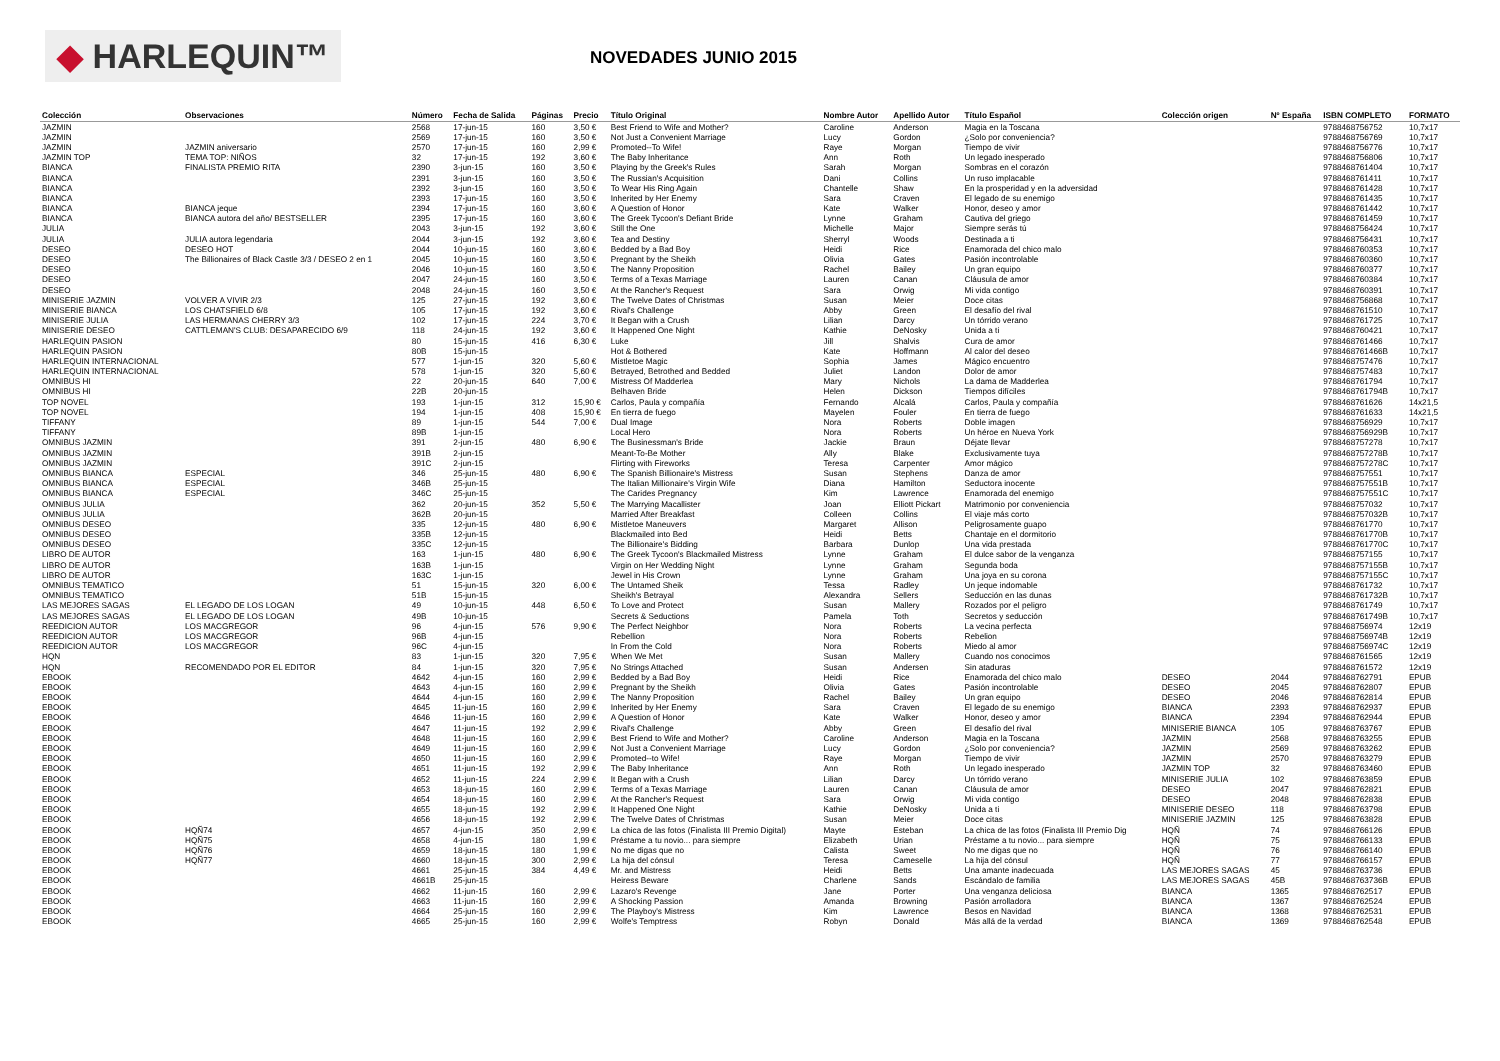◆ HARLEQUIN™ NOVEDADES JUNIO 2015
| Colección | Observaciones | Número | Fecha de Salida | Páginas | Precio | Título Original | Nombre Autor | Apellido Autor | Título Español | Colección origen | Nº España | ISBN COMPLETO | FORMATO |
| --- | --- | --- | --- | --- | --- | --- | --- | --- | --- | --- | --- | --- | --- |
| JAZMIN | | 2568 | 17-jun-15 | 160 | 3,50 € | Best Friend to Wife and Mother? | Caroline | Anderson | Magia en la Toscana | | | 9788468756752 | 10,7x17 |
| JAZMIN | | 2569 | 17-jun-15 | 160 | 3,50 € | Not Just a Convenient Marriage | Lucy | Gordon | ¿Solo por conveniencia? | | | 9788468756769 | 10,7x17 |
| JAZMIN | JAZMIN aniversario | 2570 | 17-jun-15 | 160 | 2,99 € | Promoted--To Wife! | Raye | Morgan | Tiempo de vivir | | | 9788468756776 | 10,7x17 |
| JAZMIN TOP | TEMA TOP: NIÑOS | 32 | 17-jun-15 | 192 | 3,60 € | The Baby Inheritance | Ann | Roth | Un legado inesperado | | | 9788468756806 | 10,7x17 |
| BIANCA | FINALISTA PREMIO RITA | 2390 | 3-jun-15 | 160 | 3,50 € | Playing by the Greek's Rules | Sarah | Morgan | Sombras en el corazón | | | 9788468761404 | 10,7x17 |
| BIANCA | | 2391 | 3-jun-15 | 160 | 3,50 € | The Russian's Acquisition | Dani | Collins | Un ruso implacable | | | 9788468761411 | 10,7x17 |
| BIANCA | | 2392 | 3-jun-15 | 160 | 3,50 € | To Wear His Ring Again | Chantelle | Shaw | En la prosperidad y en la adversidad | | | 9788468761428 | 10,7x17 |
| BIANCA | | 2393 | 17-jun-15 | 160 | 3,50 € | Inherited by Her Enemy | Sara | Craven | El legado de su enemigo | | | 9788468761435 | 10,7x17 |
| BIANCA | BIANCA jeque | 2394 | 17-jun-15 | 160 | 3,60 € | A Question of Honor | Kate | Walker | Honor, deseo y amor | | | 9788468761442 | 10,7x17 |
| BIANCA | BIANCA autora del año/ BESTSELLER | 2395 | 17-jun-15 | 160 | 3,60 € | The Greek Tycoon's Defiant Bride | Lynne | Graham | Cautiva del griego | | | 9788468761459 | 10,7x17 |
| JULIA | | 2043 | 3-jun-15 | 192 | 3,60 € | Still the One | Michelle | Major | Siempre serás tú | | | 9788468756424 | 10,7x17 |
| JULIA | JULIA autora legendaria | 2044 | 3-jun-15 | 192 | 3,60 € | Tea and Destiny | Sherryl | Woods | Destinada a ti | | | 9788468756431 | 10,7x17 |
| DESEO | DESEO HOT | 2044 | 10-jun-15 | 160 | 3,60 € | Bedded by a Bad Boy | Heidi | Rice | Enamorada del chico malo | | | 9788468760353 | 10,7x17 |
| DESEO | The Billionaires of Black Castle 3/3 / DESEO 2 en 1 | 2045 | 10-jun-15 | 160 | 3,50 € | Pregnant by the Sheikh | Olivia | Gates | Pasión incontrolable | | | 9788468760360 | 10,7x17 |
| DESEO | | 2046 | 10-jun-15 | 160 | 3,50 € | The Nanny Proposition | Rachel | Bailey | Un gran equipo | | | 9788468760377 | 10,7x17 |
| DESEO | | 2047 | 24-jun-15 | 160 | 3,50 € | Terms of a Texas Marriage | Lauren | Canan | Cláusula de amor | | | 9788468760384 | 10,7x17 |
| DESEO | | 2048 | 24-jun-15 | 160 | 3,50 € | At the Rancher's Request | Sara | Orwig | Mi vida contigo | | | 9788468760391 | 10,7x17 |
| MINISERIE JAZMIN | VOLVER A VIVIR 2/3 | 125 | 27-jun-15 | 192 | 3,60 € | The Twelve Dates of Christmas | Susan | Meier | Doce citas | | | 9788468756868 | 10,7x17 |
| MINISERIE BIANCA | LOS CHATSFIELD 6/8 | 105 | 17-jun-15 | 192 | 3,60 € | Rival's Challenge | Abby | Green | El desafío del rival | | | 9788468761510 | 10,7x17 |
| MINISERIE JULIA | LAS HERMANAS CHERRY 3/3 | 102 | 17-jun-15 | 224 | 3,70 € | It Began with a Crush | Lilian | Darcy | Un tórrido verano | | | 9788468761725 | 10,7x17 |
| MINISERIE DESEO | CATTLEMAN'S CLUB: DESAPARECIDO 6/9 | 118 | 24-jun-15 | 192 | 3,60 € | It Happened One Night | Kathie | DeNosky | Unida a ti | | | 9788468760421 | 10,7x17 |
| HARLEQUIN PASION | | 80 | 15-jun-15 | 416 | 6,30 € | Luke | Jill | Shalvis | Cura de amor | | | 9788468761466 | 10,7x17 |
| HARLEQUIN PASION | | 80B | 15-jun-15 | | | Hot & Bothered | Kate | Hoffmann | Al calor del deseo | | | 9788468761466B | 10,7x17 |
| HARLEQUIN INTERNACIONAL | | 577 | 1-jun-15 | 320 | 5,60 € | Mistletoe Magic | Sophia | James | Mágico encuentro | | | 9788468757476 | 10,7x17 |
| HARLEQUIN INTERNACIONAL | | 578 | 1-jun-15 | 320 | 5,60 € | Betrayed, Betrothed and Bedded | Juliet | Landon | Dolor de amor | | | 9788468757483 | 10,7x17 |
| OMNIBUS HI | | 22 | 20-jun-15 | 640 | 7,00 € | Mistress Of Madderlea | Mary | Nichols | La dama de Madderlea | | | 9788468761794 | 10,7x17 |
| OMNIBUS HI | | 22B | 20-jun-15 | | | Belhaven Bride | Helen | Dickson | Tiempos difíciles | | | 9788468761794B | 10,7x17 |
| TOP NOVEL | | 193 | 1-jun-15 | 312 | 15,90 € | Carlos, Paula y compañía | Fernando | Alcalá | Carlos, Paula y compañía | | | 9788468761626 | 14x21,5 |
| TOP NOVEL | | 194 | 1-jun-15 | 408 | 15,90 € | En tierra de fuego | Mayelen | Fouler | En tierra de fuego | | | 9788468761633 | 14x21,5 |
| TIFFANY | | 89 | 1-jun-15 | 544 | 7,00 € | Dual Image | Nora | Roberts | Doble imagen | | | 9788468756929 | 10,7x17 |
| TIFFANY | | 89B | 1-jun-15 | | | Local Hero | Nora | Roberts | Un héroe en Nueva York | | | 9788468756929B | 10,7x17 |
| OMNIBUS JAZMIN | | 391 | 2-jun-15 | 480 | 6,90 € | The Businessman's Bride | Jackie | Braun | Déjate llevar | | | 9788468757278 | 10,7x17 |
| OMNIBUS JAZMIN | | 391B | 2-jun-15 | | | Meant-To-Be Mother | Ally | Blake | Exclusivamente tuya | | | 9788468757278B | 10,7x17 |
| OMNIBUS JAZMIN | | 391C | 2-jun-15 | | | Flirting with Fireworks | Teresa | Carpenter | Amor mágico | | | 9788468757278C | 10,7x17 |
| OMNIBUS BIANCA | ESPECIAL | 346 | 25-jun-15 | 480 | 6,90 € | The Spanish Billionaire's Mistress | Susan | Stephens | Danza de amor | | | 9788468757551 | 10,7x17 |
| OMNIBUS BIANCA | ESPECIAL | 346B | 25-jun-15 | | | The Italian Millionaire's Virgin Wife | Diana | Hamilton | Seductora inocente | | | 9788468757551B | 10,7x17 |
| OMNIBUS BIANCA | ESPECIAL | 346C | 25-jun-15 | | | The Carides Pregnancy | Kim | Lawrence | Enamorada del enemigo | | | 9788468757551C | 10,7x17 |
| OMNIBUS JULIA | | 362 | 20-jun-15 | 352 | 5,50 € | The Marrying Macallister | Joan | Elliott Pickart | Matrimonio por conveniencia | | | 9788468757032 | 10,7x17 |
| OMNIBUS JULIA | | 362B | 20-jun-15 | | | Married After Breakfast | Colleen | Collins | El viaje más corto | | | 9788468757032B | 10,7x17 |
| OMNIBUS DESEO | | 335 | 12-jun-15 | 480 | 6,90 € | Mistletoe Maneuvers | Margaret | Allison | Peligrosamente guapo | | | 9788468761770 | 10,7x17 |
| OMNIBUS DESEO | | 335B | 12-jun-15 | | | Blackmailed into Bed | Heidi | Betts | Chantaje en el dormitorio | | | 9788468761770B | 10,7x17 |
| OMNIBUS DESEO | | 335C | 12-jun-15 | | | The Billionaire's Bidding | Barbara | Dunlop | Una vida prestada | | | 9788468761770C | 10,7x17 |
| LIBRO DE AUTOR | | 163 | 1-jun-15 | 480 | 6,90 € | The Greek Tycoon's Blackmailed Mistress | Lynne | Graham | El dulce sabor de la venganza | | | 9788468757155 | 10,7x17 |
| LIBRO DE AUTOR | | 163B | 1-jun-15 | | | Virgin on Her Wedding Night | Lynne | Graham | Segunda boda | | | 9788468757155B | 10,7x17 |
| LIBRO DE AUTOR | | 163C | 1-jun-15 | | | Jewel in His Crown | Lynne | Graham | Una joya en su corona | | | 9788468757155C | 10,7x17 |
| OMNIBUS TEMATICO | | 51 | 15-jun-15 | 320 | 6,00 € | The Untamed Sheik | Tessa | Radley | Un jeque indomable | | | 9788468761732 | 10,7x17 |
| OMNIBUS TEMATICO | | 51B | 15-jun-15 | | | Sheikh's Betrayal | Alexandra | Sellers | Seducción en las dunas | | | 9788468761732B | 10,7x17 |
| LAS MEJORES SAGAS | EL LEGADO DE LOS LOGAN | 49 | 10-jun-15 | 448 | 6,50 € | To Love and Protect | Susan | Mallery | Rozados por el peligro | | | 9788468761749 | 10,7x17 |
| LAS MEJORES SAGAS | EL LEGADO DE LOS LOGAN | 49B | 10-jun-15 | | | Secrets & Seductions | Pamela | Toth | Secretos y seducción | | | 9788468761749B | 10,7x17 |
| REEDICION AUTOR | LOS MACGREGOR | 96 | 4-jun-15 | 576 | 9,90 € | The Perfect Neighbor | Nora | Roberts | La vecina perfecta | | | 9788468756974 | 12x19 |
| REEDICION AUTOR | LOS MACGREGOR | 96B | 4-jun-15 | | | Rebellion | Nora | Roberts | Rebelion | | | 9788468756974B | 12x19 |
| REEDICION AUTOR | LOS MACGREGOR | 96C | 4-jun-15 | | | In From the Cold | Nora | Roberts | Miedo al amor | | | 9788468756974C | 12x19 |
| HQN | | 83 | 1-jun-15 | 320 | 7,95 € | When We Met | Susan | Mallery | Cuando nos conocimos | | | 9788468761565 | 12x19 |
| HQN | RECOMENDADO POR EL EDITOR | 84 | 1-jun-15 | 320 | 7,95 € | No Strings Attached | Susan | Andersen | Sin ataduras | | | 9788468761572 | 12x19 |
| EBOOK | | 4642 | 4-jun-15 | 160 | 2,99 € | Bedded by a Bad Boy | Heidi | Rice | Enamorada del chico malo | DESEO | 2044 | 9788468762791 | EPUB |
| EBOOK | | 4643 | 4-jun-15 | 160 | 2,99 € | Pregnant by the Sheikh | Olivia | Gates | Pasión incontrolable | DESEO | 2045 | 9788468762807 | EPUB |
| EBOOK | | 4644 | 4-jun-15 | 160 | 2,99 € | The Nanny Proposition | Rachel | Bailey | Un gran equipo | DESEO | 2046 | 9788468762814 | EPUB |
| EBOOK | | 4645 | 11-jun-15 | 160 | 2,99 € | Inherited by Her Enemy | Sara | Craven | El legado de su enemigo | BIANCA | 2393 | 9788468762937 | EPUB |
| EBOOK | | 4646 | 11-jun-15 | 160 | 2,99 € | A Question of Honor | Kate | Walker | Honor, deseo y amor | BIANCA | 2394 | 9788468762944 | EPUB |
| EBOOK | | 4647 | 11-jun-15 | 192 | 2,99 € | Rival's Challenge | Abby | Green | El desafío del rival | MINISERIE BIANCA | 105 | 9788468763767 | EPUB |
| EBOOK | | 4648 | 11-jun-15 | 160 | 2,99 € | Best Friend to Wife and Mother? | Caroline | Anderson | Magia en la Toscana | JAZMIN | 2568 | 9788468763255 | EPUB |
| EBOOK | | 4649 | 11-jun-15 | 160 | 2,99 € | Not Just a Convenient Marriage | Lucy | Gordon | ¿Solo por conveniencia? | JAZMIN | 2569 | 9788468763262 | EPUB |
| EBOOK | | 4650 | 11-jun-15 | 160 | 2,99 € | Promoted--to Wife! | Raye | Morgan | Tiempo de vivir | JAZMIN | 2570 | 9788468763279 | EPUB |
| EBOOK | | 4651 | 11-jun-15 | 192 | 2,99 € | The Baby Inheritance | Ann | Roth | Un legado inesperado | JAZMIN TOP | 32 | 9788468763460 | EPUB |
| EBOOK | | 4652 | 11-jun-15 | 224 | 2,99 € | It Began with a Crush | Lilian | Darcy | Un tórrido verano | MINISERIE JULIA | 102 | 9788468763859 | EPUB |
| EBOOK | | 4653 | 18-jun-15 | 160 | 2,99 € | Terms of a Texas Marriage | Lauren | Canan | Cláusula de amor | DESEO | 2047 | 9788468762821 | EPUB |
| EBOOK | | 4654 | 18-jun-15 | 160 | 2,99 € | At the Rancher's Request | Sara | Orwig | Mi vida contigo | DESEO | 2048 | 9788468762838 | EPUB |
| EBOOK | | 4655 | 18-jun-15 | 192 | 2,99 € | It Happened One Night | Kathie | DeNosky | Unida a ti | MINISERIE DESEO | 118 | 9788468763798 | EPUB |
| EBOOK | | 4656 | 18-jun-15 | 192 | 2,99 € | The Twelve Dates of Christmas | Susan | Meier | Doce citas | MINISERIE JAZMIN | 125 | 9788468763828 | EPUB |
| EBOOK | HQÑ74 | 4657 | 4-jun-15 | 350 | 2,99 € | La chica de las fotos (Finalista III Premio Digital) | Mayte | Esteban | La chica de las fotos (Finalista III Premio Dig | HQÑ | 74 | 9788468766126 | EPUB |
| EBOOK | HQÑ75 | 4658 | 4-jun-15 | 180 | 1,99 € | Préstame a tu novio... para siempre | Elizabeth | Urian | Préstame a tu novio... para siempre | HQÑ | 75 | 9788468766133 | EPUB |
| EBOOK | HQÑ76 | 4659 | 18-jun-15 | 180 | 1,99 € | No me digas que no | Calista | Sweet | No me digas que no | HQÑ | 76 | 9788468766140 | EPUB |
| EBOOK | HQÑ77 | 4660 | 18-jun-15 | 300 | 2,99 € | La hija del cónsul | Teresa | Cameselle | La hija del cónsul | HQÑ | 77 | 9788468766157 | EPUB |
| EBOOK | | 4661 | 25-jun-15 | 384 | 4,49 € | Mr. and Mistress | Heidi | Betts | Una amante inadecuada | LAS MEJORES SAGAS | 45 | 9788468763736 | EPUB |
| EBOOK | | 4661B | 25-jun-15 | | | Heiress Beware | Charlene | Sands | Escándalo de familia | LAS MEJORES SAGAS | 45B | 9788468763736B | EPUB |
| EBOOK | | 4662 | 11-jun-15 | 160 | 2,99 € | Lazaro's Revenge | Jane | Porter | Una venganza deliciosa | BIANCA | 1365 | 9788468762517 | EPUB |
| EBOOK | | 4663 | 11-jun-15 | 160 | 2,99 € | A Shocking Passion | Amanda | Browning | Pasión arrolladora | BIANCA | 1367 | 9788468762524 | EPUB |
| EBOOK | | 4664 | 25-jun-15 | 160 | 2,99 € | The Playboy's Mistress | Kim | Lawrence | Besos en Navidad | BIANCA | 1368 | 9788468762531 | EPUB |
| EBOOK | | 4665 | 25-jun-15 | 160 | 2,99 € | Wolfe's Temptress | Robyn | Donald | Más allá de la verdad | BIANCA | 1369 | 9788468762548 | EPUB |